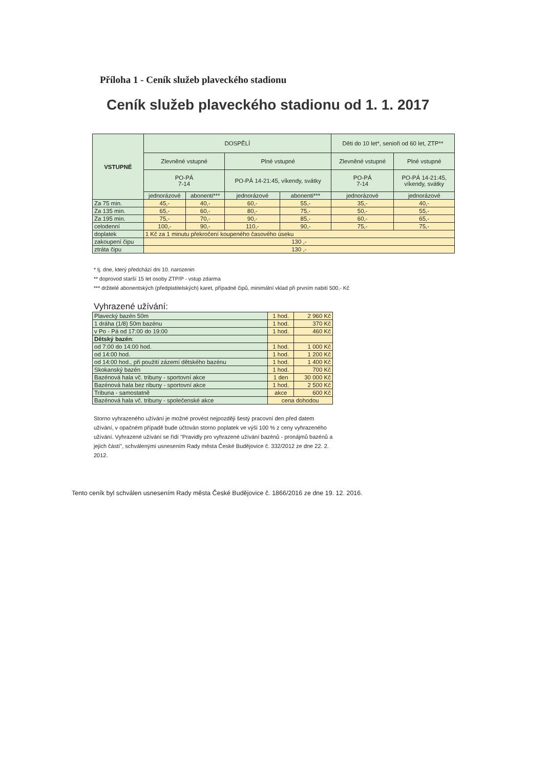Příloha 1 - Ceník služeb plaveckého stadionu
Ceník služeb plaveckého stadionu od 1. 1. 2017
| VSTUPNÉ | DOSPĚLÍ | | | | Děti do 10 let*, senioři od 60 let, ZTP** | |
| --- | --- | --- | --- | --- | --- | --- |
| | Zlevněné vstupné | | Plné vstupné | | Zlevněné vstupné | Plné vstupné |
| | PO-PÁ 7-14 | | PO-PÁ 14-21:45, víkendy, svátky | | PO-PÁ 7-14 | PO-PÁ 14-21:45, víkendy, svátky |
| | jednorázové | abonenti*** | jednorázové | abonenti*** | jednorázové | jednorázové |
| Za 75 min. | 45,- | 40,- | 60,- | 55,- | 35,- | 40,- |
| Za 135 min. | 65,- | 60,- | 80,- | 75,- | 50,- | 55,- |
| Za 195 min. | 75,- | 70,- | 90,- | 85,- | 60,- | 65,- |
| celodenní | 100,- | 90,- | 110,- | 90,- | 75,- | 75,- |
| doplatek | 1 Kč za 1 minutu překročení koupeného časového úseku | | | | | |
| zakoupení čipu | 130 ,- | | | | | |
| ztráta čipu | 130 ,- | | | | | |
* tj. dne, který předchází dni 10. narozenin
** doprovod starší 15 let osoby ZTP/P - vstup zdarma
*** držitelé abonentských (předplatitelských) karet, případné čipů, minimální vklad při prvním nabití 500,- Kč
Vyhrazené užívání:
| Plavecký bazén 50m | 1 hod. | 2 960 Kč |
| 1 dráha (1/8) 50m bazénu | 1 hod. | 370 Kč |
| v Po - Pá od 17:00 do 19:00 | 1 hod. | 460 Kč |
| Dětský bazén : | | |
| od 7:00 do 14:00 hod. | 1 hod. | 1 000 Kč |
| od 14:00 hod. | 1 hod. | 1 200 Kč |
| od 14:00 hod., při použití zázemí dětského bazénu | 1 hod. | 1 400 Kč |
| Skokanský bazén | 1 hod. | 700 Kč |
| Bazénová hala vč. tribuny - sportovní akce | 1 den | 30 000 Kč |
| Bazénová hala bez ribuny - sportovní akce | 1 hod. | 2 500 Kč |
| Tribuna - samostatně | akce | 600 Kč |
| Bazénová hala vč. tribuny - společenské akce | cena dohodou | |
Storno vyhrazeného užívání je možné provést nejpozději šestý pracovní den před datem užívání, v opačném případě bude účtován storno poplatek ve výši 100 % z ceny vyhrazeného užívání. Vyhrazené užívání se řídí "Pravidly pro vyhrazené užívání bazénů - pronájmů bazénů a jejich částí", schválenými usnesením Rady města České Budějovice č. 332/2012 ze dne 22. 2. 2012.
Tento ceník byl schválen usnesením Rady města České Budějovice č. 1866/2016 ze dne 19. 12. 2016.